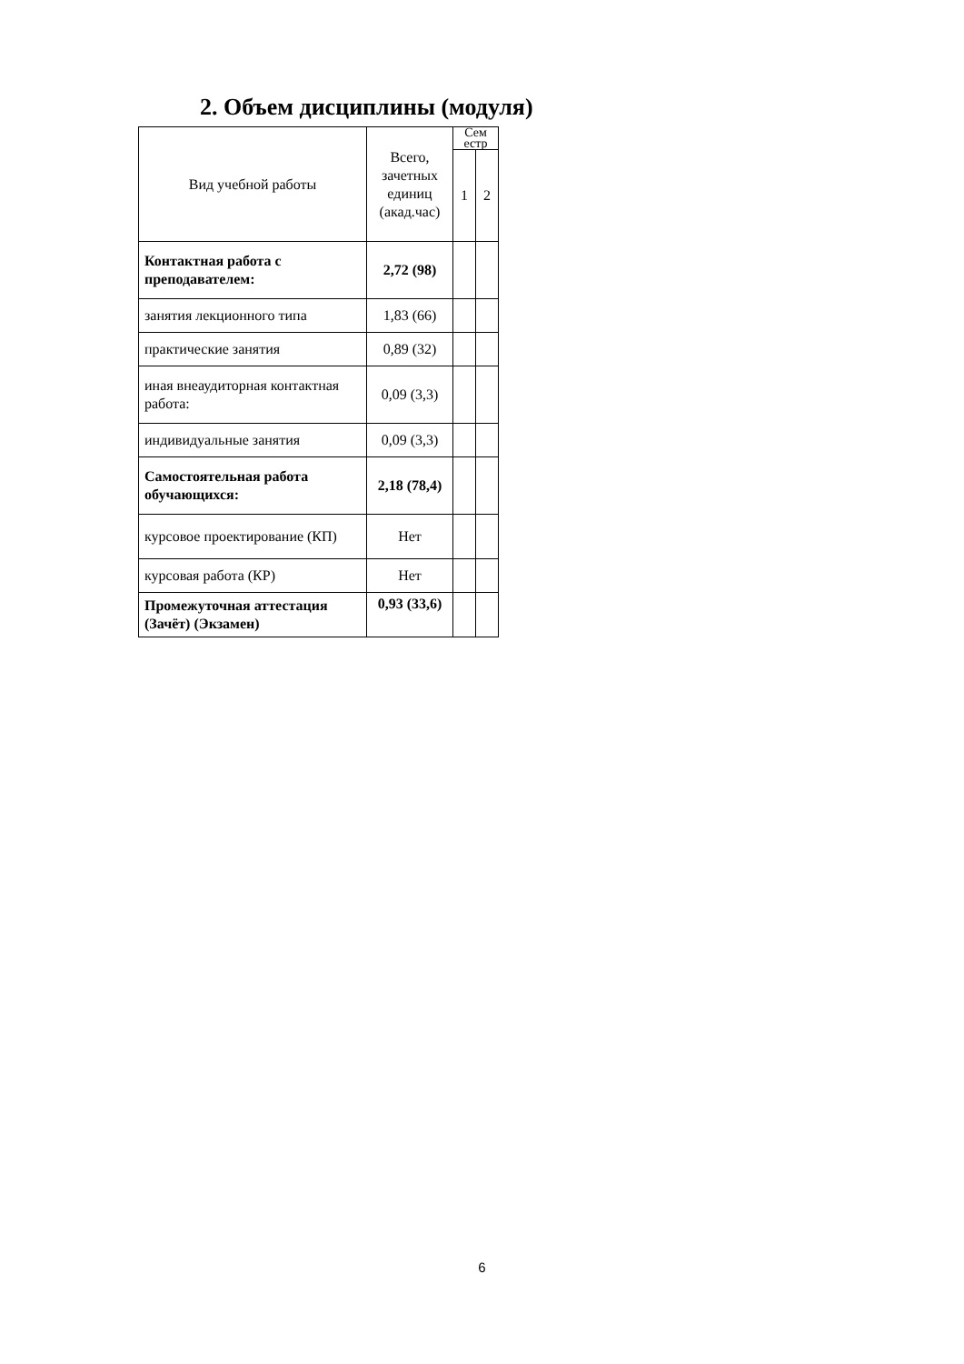2. Объем дисциплины (модуля)
| Вид учебной работы | Всего, зачетных единиц (акад.час) | Сем естр | |
| --- | --- | --- | --- |
| | | 1 | 2 |
| Контактная работа с преподавателем: | 2,72 (98) | | |
| занятия лекционного типа | 1,83 (66) | | |
| практические занятия | 0,89 (32) | | |
| иная внеаудиторная контактная работа: | 0,09 (3,3) | | |
| индивидуальные занятия | 0,09 (3,3) | | |
| Самостоятельная работа обучающихся: | 2,18 (78,4) | | |
| курсовое проектирование (КП) | Нет | | |
| курсовая работа (КР) | Нет | | |
| Промежуточная аттестация (Зачёт) (Экзамен) | 0,93 (33,6) | | |
6